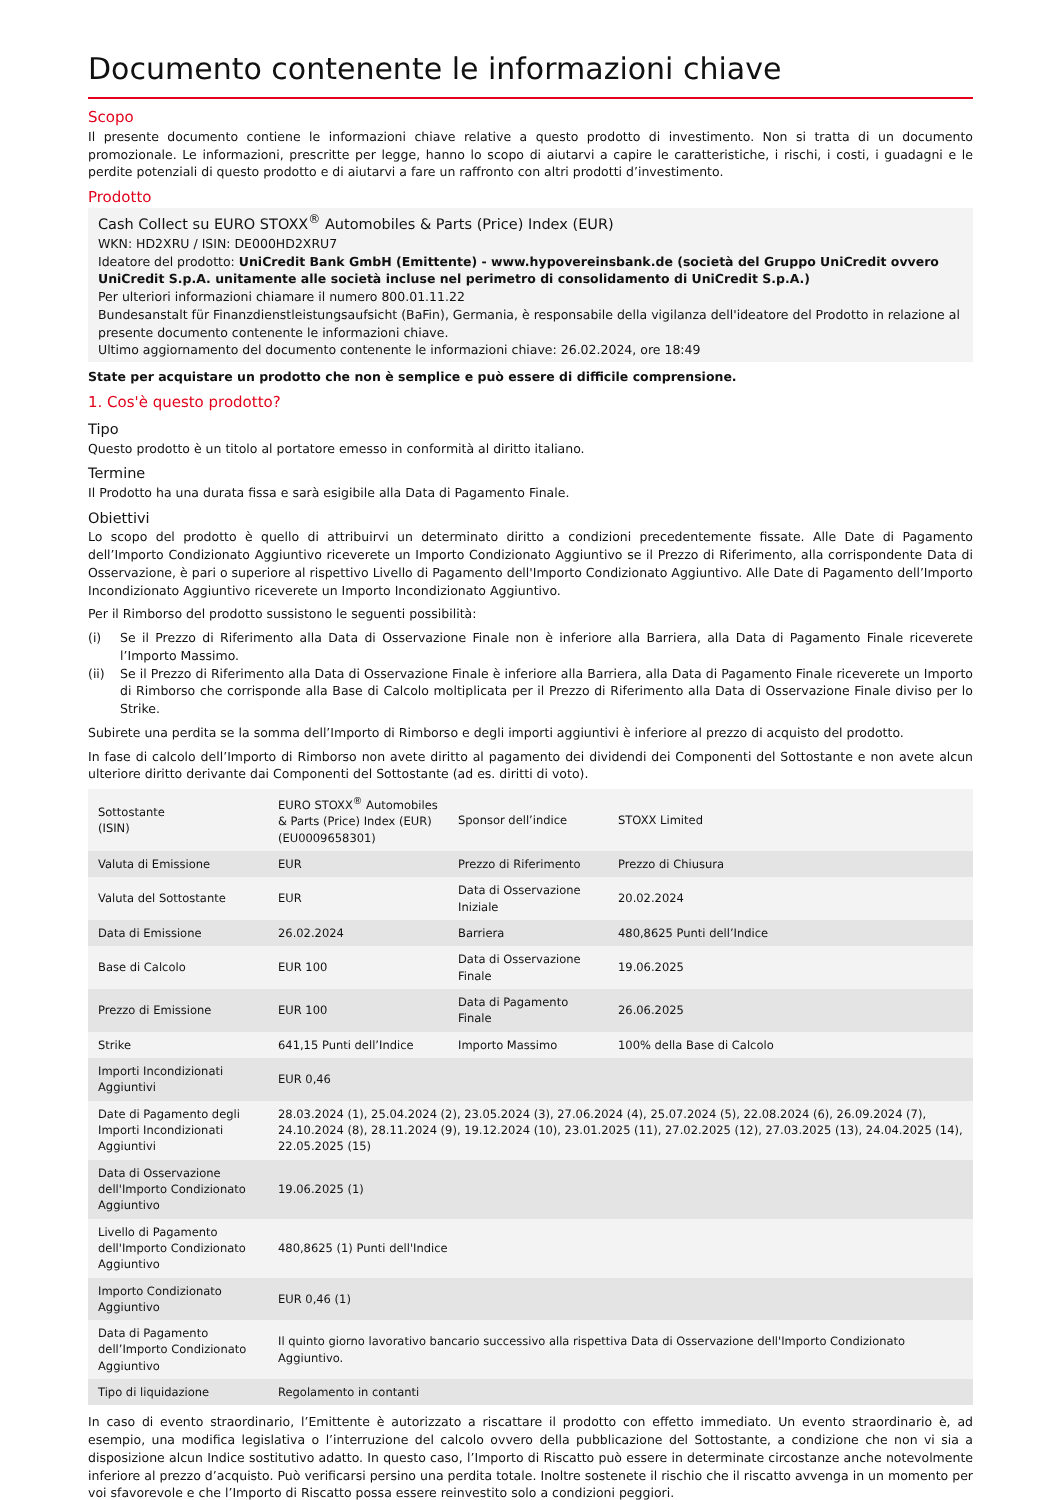Documento contenente le informazioni chiave
Scopo
Il presente documento contiene le informazioni chiave relative a questo prodotto di investimento. Non si tratta di un documento promozionale. Le informazioni, prescritte per legge, hanno lo scopo di aiutarvi a capire le caratteristiche, i rischi, i costi, i guadagni e le perdite potenziali di questo prodotto e di aiutarvi a fare un raffronto con altri prodotti d’investimento.
Prodotto
Cash Collect su EURO STOXX<sup>®</sup> Automobiles & Parts (Price) Index (EUR)
WKN: HD2XRU / ISIN: DE000HD2XRU7
Ideatore del prodotto: UniCredit Bank GmbH (Emittente) - www.hypovereinsbank.de (società del Gruppo UniCredit ovvero UniCredit S.p.A. unitamente alle società incluse nel perimetro di consolidamento di UniCredit S.p.A.)
Per ulteriori informazioni chiamare il numero 800.01.11.22
Bundesanstalt für Finanzdienstleistungsaufsicht (BaFin), Germania, è responsabile della vigilanza dell'ideatore del Prodotto in relazione al presente documento contenente le informazioni chiave.
Ultimo aggiornamento del documento contenente le informazioni chiave: 26.02.2024, ore 18:49
State per acquistare un prodotto che non è semplice e può essere di difficile comprensione.
1. Cos'è questo prodotto?
Tipo
Questo prodotto è un titolo al portatore emesso in conformità al diritto italiano.
Termine
Il Prodotto ha una durata fissa e sarà esigibile alla Data di Pagamento Finale.
Obiettivi
Lo scopo del prodotto è quello di attribuirvi un determinato diritto a condizioni precedentemente fissate. Alle Date di Pagamento dell’Importo Condizionato Aggiuntivo riceverete un Importo Condizionato Aggiuntivo se il Prezzo di Riferimento, alla corrispondente Data di Osservazione, è pari o superiore al rispettivo Livello di Pagamento dell'Importo Condizionato Aggiuntivo. Alle Date di Pagamento dell’Importo Incondizionato Aggiuntivo riceverete un Importo Incondizionato Aggiuntivo.
Per il Rimborso del prodotto sussistono le seguenti possibilità:
(i) Se il Prezzo di Riferimento alla Data di Osservazione Finale non è inferiore alla Barriera, alla Data di Pagamento Finale riceverete l’Importo Massimo.
(ii) Se il Prezzo di Riferimento alla Data di Osservazione Finale è inferiore alla Barriera, alla Data di Pagamento Finale riceverete un Importo di Rimborso che corrisponde alla Base di Calcolo moltiplicata per il Prezzo di Riferimento alla Data di Osservazione Finale diviso per lo Strike.
Subirete una perdita se la somma dell’Importo di Rimborso e degli importi aggiuntivi è inferiore al prezzo di acquisto del prodotto.
In fase di calcolo dell’Importo di Rimborso non avete diritto al pagamento dei dividendi dei Componenti del Sottostante e non avete alcun ulteriore diritto derivante dai Componenti del Sottostante (ad es. diritti di voto).
| Sottostante (ISIN) | EURO STOXX<sup>®</sup> Automobiles & Parts (Price) Index (EUR) (EU0009658301) | Sponsor dell’indice | STOXX Limited |
| Valuta di Emissione | EUR | Prezzo di Riferimento | Prezzo di Chiusura |
| Valuta del Sottostante | EUR | Data di Osservazione Iniziale | 20.02.2024 |
| Data di Emissione | 26.02.2024 | Barriera | 480,8625 Punti dell’Indice |
| Base di Calcolo | EUR 100 | Data di Osservazione Finale | 19.06.2025 |
| Prezzo di Emissione | EUR 100 | Data di Pagamento Finale | 26.06.2025 |
| Strike | 641,15 Punti dell’Indice | Importo Massimo | 100% della Base di Calcolo |
| Importi Incondizionati Aggiuntivi | EUR 0,46 | | |
| Date di Pagamento degli Importi Incondizionati Aggiuntivi | 28.03.2024 (1), 25.04.2024 (2), 23.05.2024 (3), 27.06.2024 (4), 25.07.2024 (5), 22.08.2024 (6), 26.09.2024 (7), 24.10.2024 (8), 28.11.2024 (9), 19.12.2024 (10), 23.01.2025 (11), 27.02.2025 (12), 27.03.2025 (13), 24.04.2025 (14), 22.05.2025 (15) | | |
| Data di Osservazione dell'Importo Condizionato Aggiuntivo | 19.06.2025 (1) | | |
| Livello di Pagamento dell'Importo Condizionato Aggiuntivo | 480,8625 (1) Punti dell'Indice | | |
| Importo Condizionato Aggiuntivo | EUR 0,46 (1) | | |
| Data di Pagamento dell’Importo Condizionato Aggiuntivo | Il quinto giorno lavorativo bancario successivo alla rispettiva Data di Osservazione dell'Importo Condizionato Aggiuntivo. | | |
| Tipo di liquidazione | Regolamento in contanti | | |
In caso di evento straordinario, l’Emittente è autorizzato a riscattare il prodotto con effetto immediato. Un evento straordinario è, ad esempio, una modifica legislativa o l’interruzione del calcolo ovvero della pubblicazione del Sottostante, a condizione che non vi sia a disposizione alcun Indice sostitutivo adatto. In questo caso, l’Importo di Riscatto può essere in determinate circostanze anche notevolmente inferiore al prezzo d’acquisto. Può verificarsi persino una perdita totale. Inoltre sostenete il rischio che il riscatto avvenga in un momento per voi sfavorevole e che l’Importo di Riscatto possa essere reinvestito solo a condizioni peggiori.